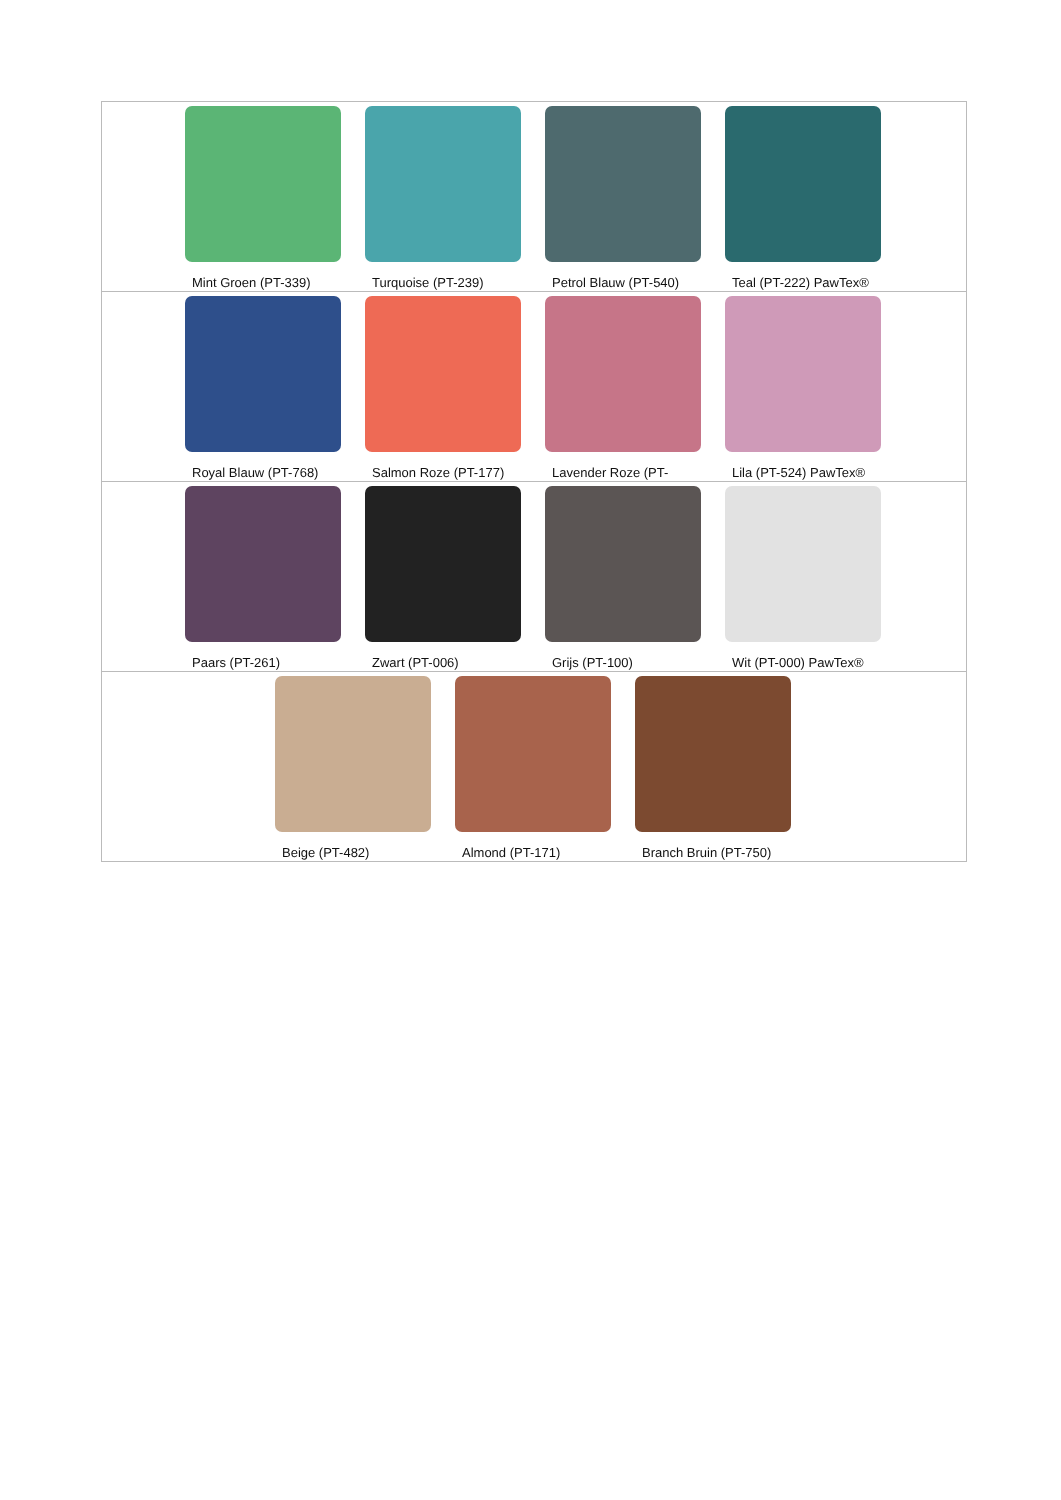Mint Groen (PT-339)
Turquoise (PT-239)
Petrol Blauw (PT-540)
Teal (PT-222) PawTex®
Royal Blauw (PT-768)
Salmon Roze (PT-177)
Lavender Roze (PT-
Lila (PT-524) PawTex®
Paars (PT-261) Zwart (PT-006) Grijs (PT-100) Wit (PT-000) PawTex®
Beige (PT-482) Almond (PT-171) Branch Bruin (PT-750)